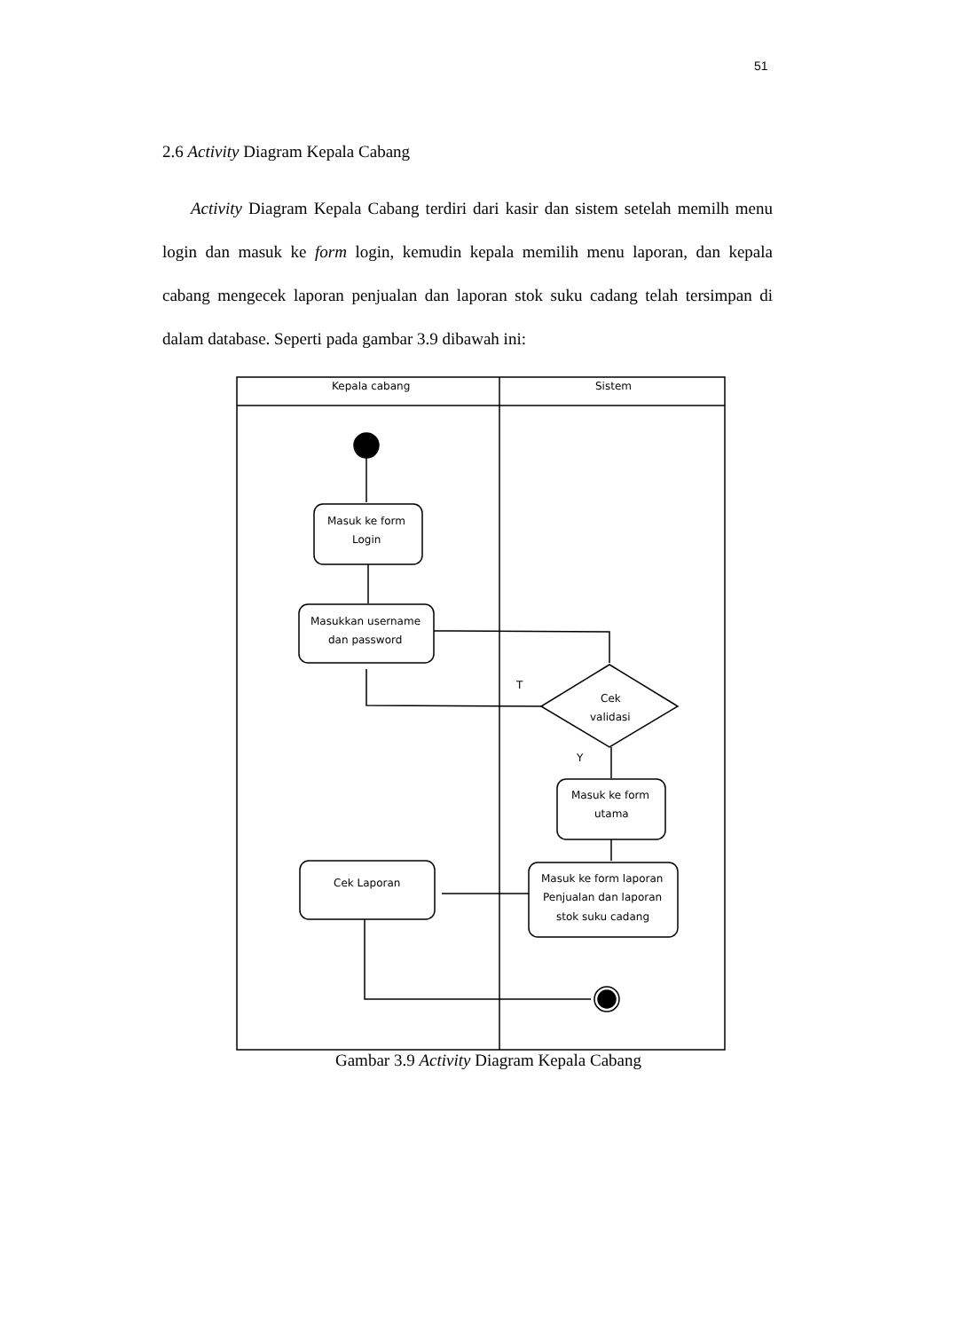51
2.6 Activity Diagram Kepala Cabang
Activity Diagram Kepala Cabang terdiri dari kasir dan sistem setelah memilh menu login dan masuk ke form login, kemudin kepala memilih menu laporan, dan kepala cabang mengecek laporan penjualan dan laporan stok suku cadang telah tersimpan di dalam database. Seperti pada gambar 3.9 dibawah ini:
Kepala cabang
Sistem
Masuk ke form
Login
Masukkan username
dan password
T
Cek
validasi
Y
Masuk ke form
utama
Masuk ke form laporan
Penjualan dan laporan
stok suku cadang
Cek Laporan
Gambar 3.9 Activity Diagram Kepala Cabang